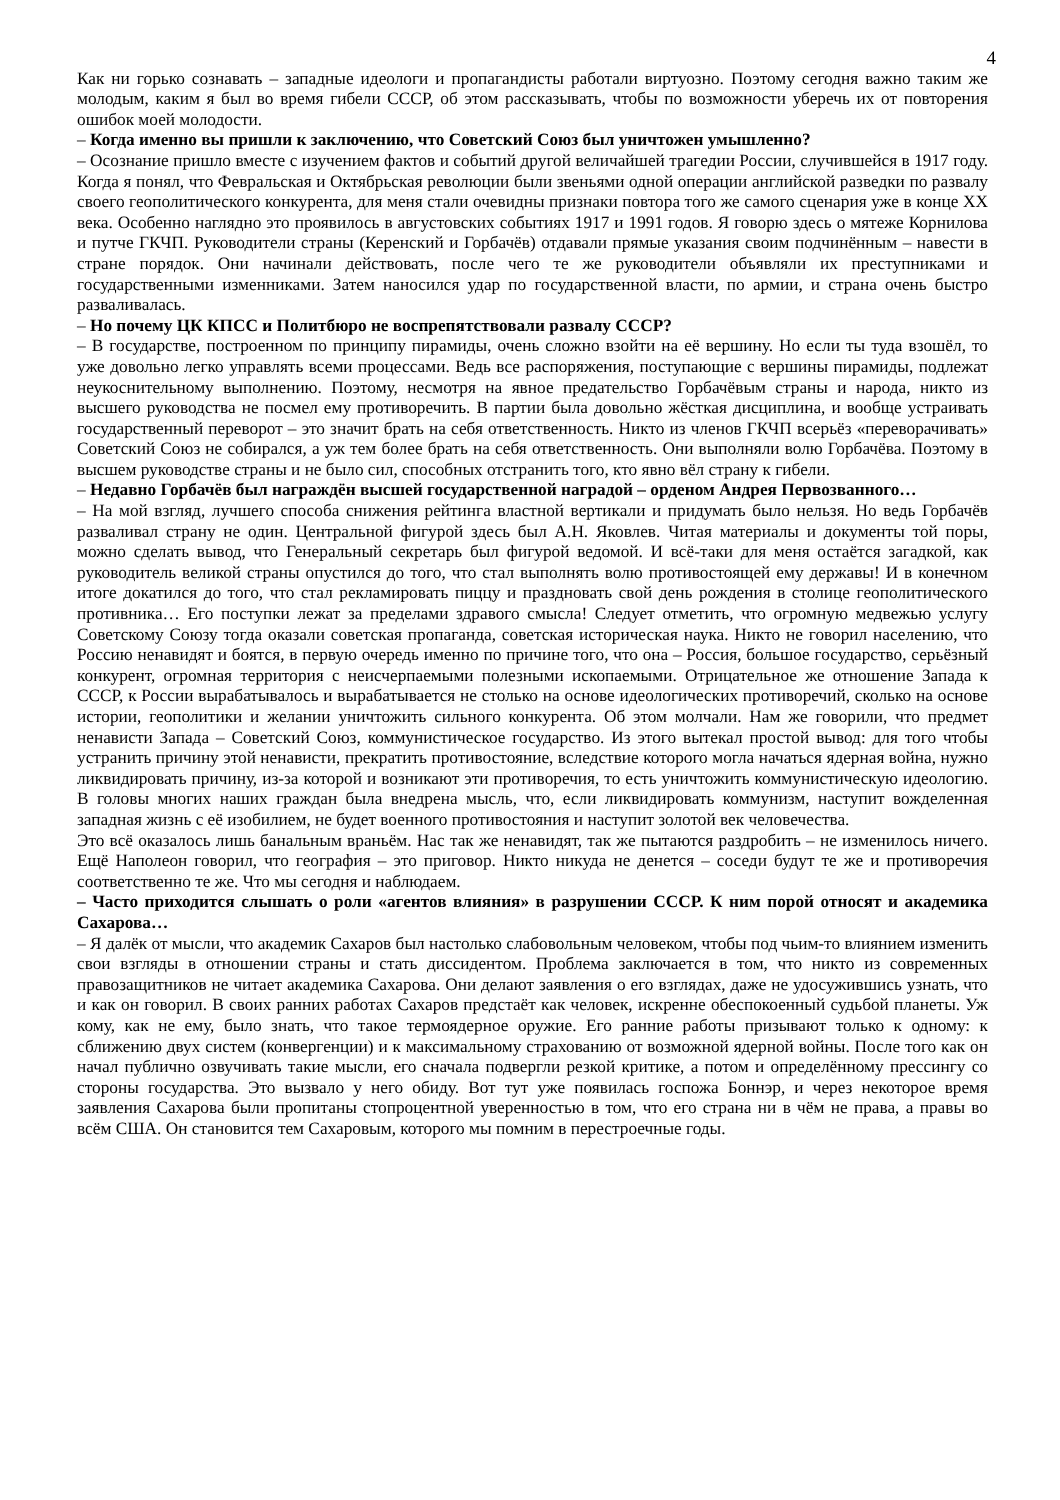4
Как ни горько сознавать – западные идеологи и пропагандисты работали виртуозно. Поэтому сегодня важно таким же молодым, каким я был во время гибели СССР, об этом рассказывать, чтобы по возможности уберечь их от повторения ошибок моей молодости.
– Когда именно вы пришли к заключению, что Советский Союз был уничтожен умышленно?
– Осознание пришло вместе с изучением фактов и событий другой величайшей трагедии России, случившейся в 1917 году. Когда я понял, что Февральская и Октябрьская революции были звеньями одной операции английской разведки по развалу своего геополитического конкурента, для меня стали очевидны признаки повтора того же самого сценария уже в конце XX века. Особенно наглядно это проявилось в августовских событиях 1917 и 1991 годов. Я говорю здесь о мятеже Корнилова и путче ГКЧП. Руководители страны (Керенский и Горбачёв) отдавали прямые указания своим подчинённым – навести в стране порядок. Они начинали действовать, после чего те же руководители объявляли их преступниками и государственными изменниками. Затем наносился удар по государственной власти, по армии, и страна очень быстро разваливалась.
– Но почему ЦК КПСС и Политбюро не воспрепятствовали развалу СССР?
– В государстве, построенном по принципу пирамиды, очень сложно взойти на её вершину. Но если ты туда взошёл, то уже довольно легко управлять всеми процессами. Ведь все распоряжения, поступающие с вершины пирамиды, подлежат неукоснительному выполнению. Поэтому, несмотря на явное предательство Горбачёвым страны и народа, никто из высшего руководства не посмел ему противоречить. В партии была довольно жёсткая дисциплина, и вообще устраивать государственный переворот – это значит брать на себя ответственность. Никто из членов ГКЧП всерьёз «переворачивать» Советский Союз не собирался, а уж тем более брать на себя ответственность. Они выполняли волю Горбачёва. Поэтому в высшем руководстве страны и не было сил, способных отстранить того, кто явно вёл страну к гибели.
– Недавно Горбачёв был награждён высшей государственной наградой – орденом Андрея Первозванного…
– На мой взгляд, лучшего способа снижения рейтинга властной вертикали и придумать было нельзя. Но ведь Горбачёв разваливал страну не один. Центральной фигурой здесь был А.Н. Яковлев. Читая материалы и документы той поры, можно сделать вывод, что Генеральный секретарь был фигурой ведомой. И всё-таки для меня остаётся загадкой, как руководитель великой страны опустился до того, что стал выполнять волю противостоящей ему державы! И в конечном итоге докатился до того, что стал рекламировать пиццу и праздновать свой день рождения в столице геополитического противника… Его поступки лежат за пределами здравого смысла! Следует отметить, что огромную медвежью услугу Советскому Союзу тогда оказали советская пропаганда, советская историческая наука. Никто не говорил населению, что Россию ненавидят и боятся, в первую очередь именно по причине того, что она – Россия, большое государство, серьёзный конкурент, огромная территория с неисчерпаемыми полезными ископаемыми. Отрицательное же отношение Запада к СССР, к России вырабатывалось и вырабатывается не столько на основе идеологических противоречий, сколько на основе истории, геополитики и желании уничтожить сильного конкурента. Об этом молчали. Нам же говорили, что предмет ненависти Запада – Советский Союз, коммунистическое государство. Из этого вытекал простой вывод: для того чтобы устранить причину этой ненависти, прекратить противостояние, вследствие которого могла начаться ядерная война, нужно ликвидировать причину, из-за которой и возникают эти противоречия, то есть уничтожить коммунистическую идеологию. В головы многих наших граждан была внедрена мысль, что, если ликвидировать коммунизм, наступит вожделенная западная жизнь с её изобилием, не будет военного противостояния и наступит золотой век человечества.
Это всё оказалось лишь банальным враньём. Нас так же ненавидят, так же пытаются раздробить – не изменилось ничего. Ещё Наполеон говорил, что география – это приговор. Никто никуда не денется – соседи будут те же и противоречия соответственно те же. Что мы сегодня и наблюдаем.
– Часто приходится слышать о роли «агентов влияния» в разрушении СССР. К ним порой относят и академика Сахарова…
– Я далёк от мысли, что академик Сахаров был настолько слабовольным человеком, чтобы под чьим-то влиянием изменить свои взгляды в отношении страны и стать диссидентом. Проблема заключается в том, что никто из современных правозащитников не читает академика Сахарова. Они делают заявления о его взглядах, даже не удосужившись узнать, что и как он говорил. В своих ранних работах Сахаров предстаёт как человек, искренне обеспокоенный судьбой планеты. Уж кому, как не ему, было знать, что такое термоядерное оружие. Его ранние работы призывают только к одному: к сближению двух систем (конвергенции) и к максимальному страхованию от возможной ядерной войны. После того как он начал публично озвучивать такие мысли, его сначала подвергли резкой критике, а потом и определённому прессингу со стороны государства. Это вызвало у него обиду. Вот тут уже появилась госпожа Боннэр, и через некоторое время заявления Сахарова были пропитаны стопроцентной уверенностью в том, что его страна ни в чём не права, а правы во всём США. Он становится тем Сахаровым, которого мы помним в перестроечные годы.